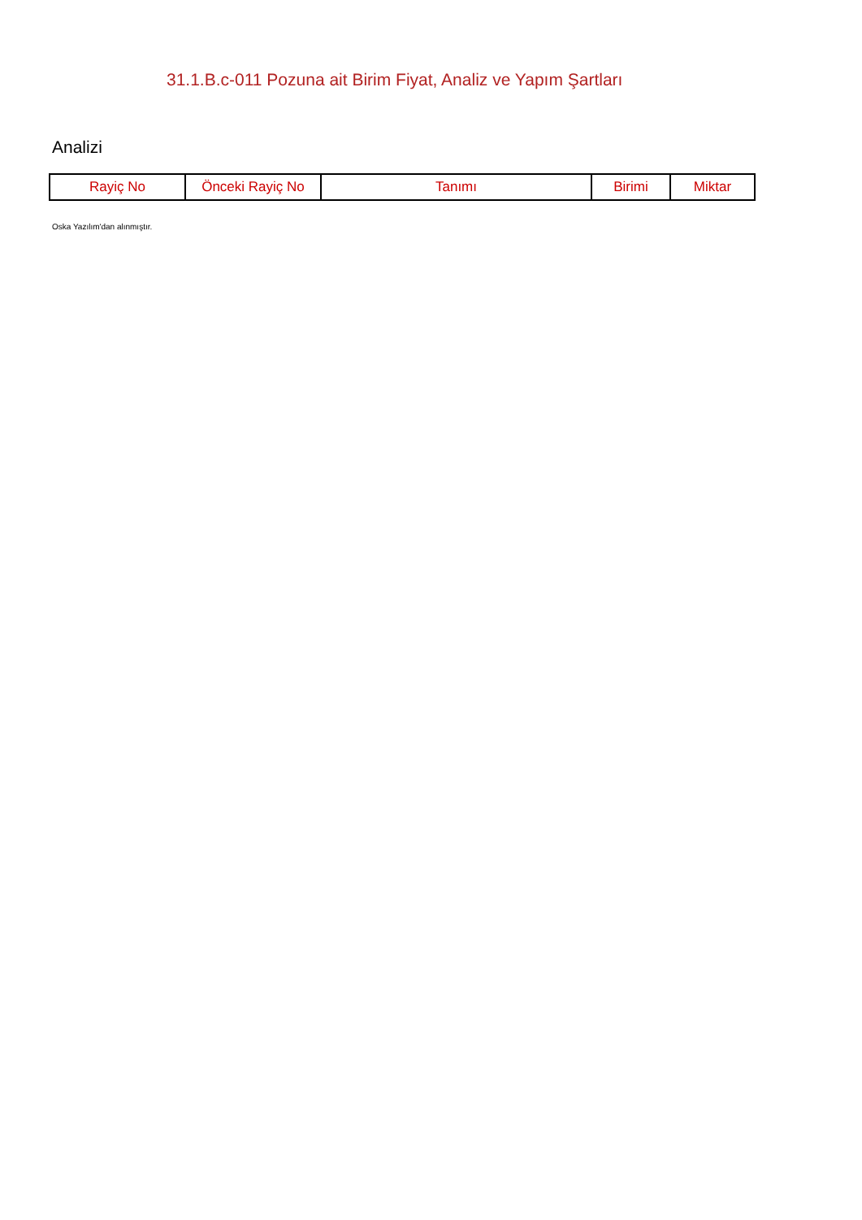31.1.B.c-011 Pozuna ait Birim Fiyat, Analiz ve Yapım Şartları
Analizi
| Rayiç No | Önceki Rayiç No | Tanımı | Birimi | Miktar |
| --- | --- | --- | --- | --- |
Oska Yazılım'dan alınmıştır.